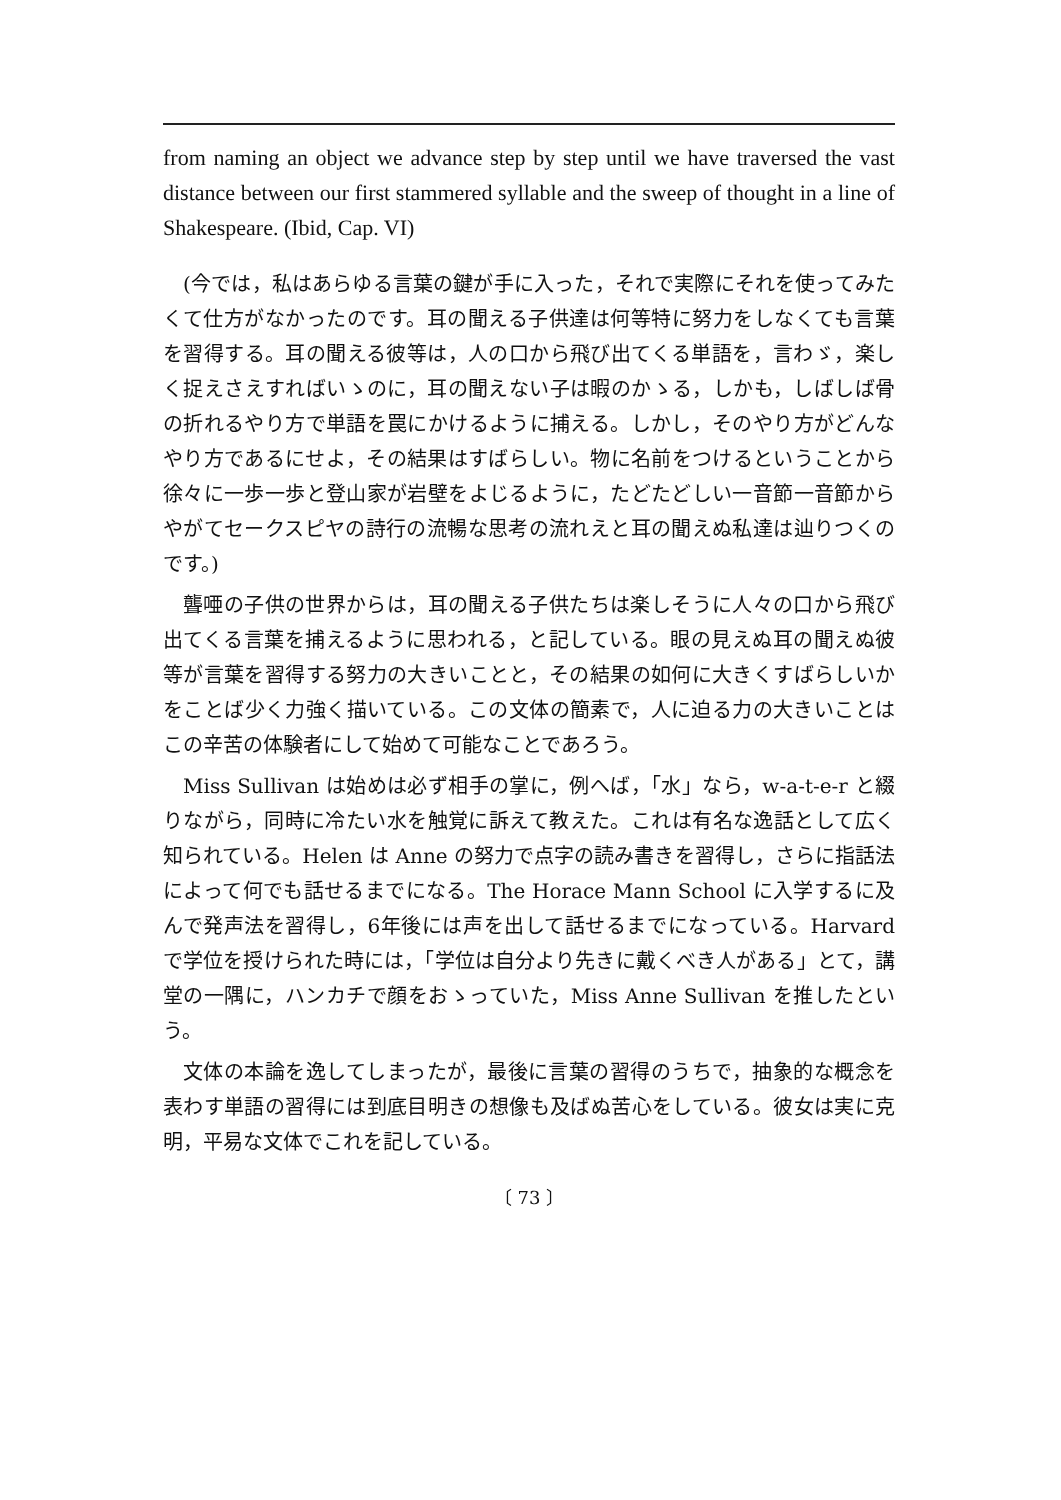from naming an object we advance step by step until we have traversed the vast distance between our first stammered syllable and the sweep of thought in a line of Shakespeare. (Ibid, Cap. VI)
(今では，私はあらゆる言葉の鍵が手に入った，それで実際にそれを使ってみたくて仕方がなかったのです。耳の聞える子供達は何等特に努力をしなくても言葉を習得する。耳の聞える彼等は，人の口から飛び出てくる単語を，言わゞ，楽しく捉えさえすればいゝのに，耳の聞えない子は暇のかゝる，しかも，しばしば骨の折れるやり方で単語を罠にかけるように捕える。しかし，そのやり方がどんなやり方であるにせよ，その結果はすばらしい。物に名前をつけるということから徐々に一歩一歩と登山家が岩壁をよじるように，たどたどしい一音節一音節からやがてセークスピヤの詩行の流暢な思考の流れえと耳の聞えぬ私達は辿りつくのです。)
聾唖の子供の世界からは，耳の聞える子供たちは楽しそうに人々の口から飛び出てくる言葉を捕えるように思われる，と記している。眼の見えぬ耳の聞えぬ彼等が言葉を習得する努力の大きいことと，その結果の如何に大きくすばらしいかをことば少く力強く描いている。この文体の簡素で，人に迫る力の大きいことはこの辛苦の体験者にして始めて可能なことであろう。
Miss Sullivan は始めは必ず相手の掌に，例へば，「水」なら，w-a-t-e-r と綴りながら，同時に冷たい水を触覚に訴えて教えた。これは有名な逸話として広く知られている。Helen は Anne の努力で点字の読み書きを習得し，さらに指話法によって何でも話せるまでになる。The Horace Mann School に入学するに及んで発声法を習得し，6年後には声を出して話せるまでになっている。Harvard で学位を授けられた時には，「学位は自分より先きに戴くべき人がある」とて，講堂の一隅に，ハンカチで顔をおゝっていた，Miss Anne Sullivan を推したという。
文体の本論を逸してしまったが，最後に言葉の習得のうちで，抽象的な概念を表わす単語の習得には到底目明きの想像も及ばぬ苦心をしている。彼女は実に克明，平易な文体でこれを記している。
〔 73 〕